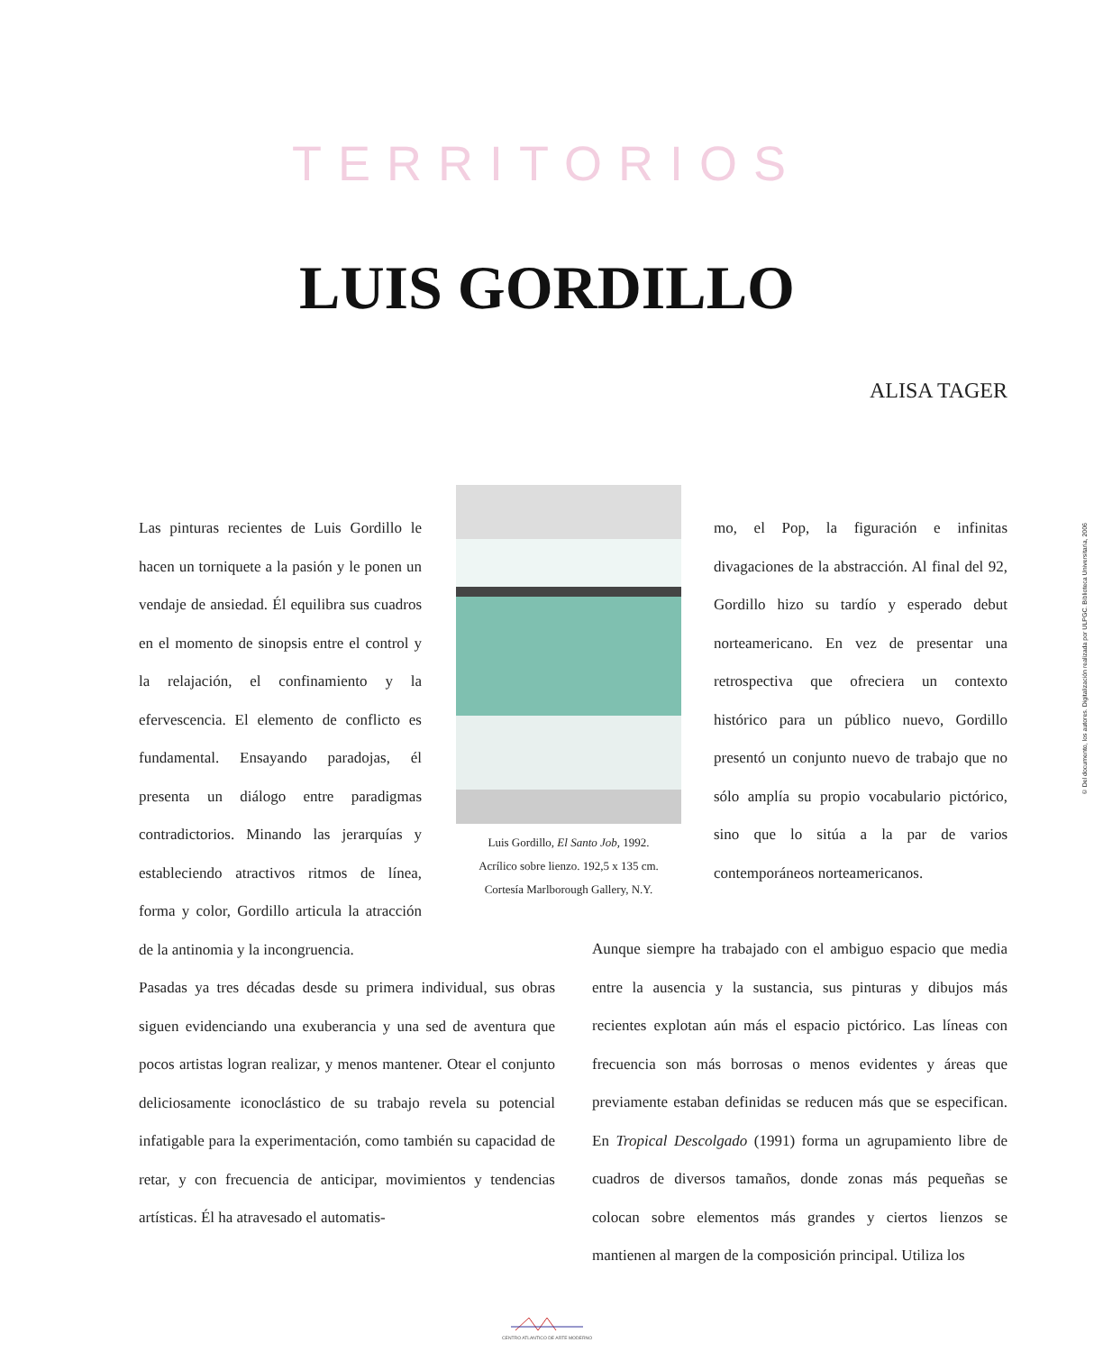TERRITORIOS
LUIS GORDILLO
ALISA TAGER
Las pinturas recientes de Luis Gordillo le hacen un torniquete a la pasión y le ponen un vendaje de ansiedad. Él equilibra sus cuadros en el momento de sinopsis entre el control y la relajación, el confinamiento y la efervescencia. El elemento de conflicto es fundamental. Ensayando paradojas, él presenta un diálogo entre paradigmas contradictorios. Minando las jerarquías y estableciendo atractivos ritmos de línea, forma y color, Gordillo articula la atracción de la antinomia y la incongruencia.
Luis Gordillo, El Santo Job, 1992.
Acrílico sobre lienzo. 192,5 x 135 cm.
Cortesía Marlborough Gallery, N.Y.
mo, el Pop, la figuración e infinitas divagaciones de la abstracción. Al final del 92, Gordillo hizo su tardío y esperado debut norteamericano. En vez de presentar una retrospectiva que ofreciera un contexto histórico para un público nuevo, Gordillo presentó un conjunto nuevo de trabajo que no sólo amplía su propio vocabulario pictórico, sino que lo sitúa a la par de varios contemporáneos norteamericanos.
Pasadas ya tres décadas desde su primera individual, sus obras siguen evidenciando una exuberancia y una sed de aventura que pocos artistas logran realizar, y menos mantener. Otear el conjunto deliciosamente iconoclástico de su trabajo revela su potencial infatigable para la experimentación, como también su capacidad de retar, y con frecuencia de anticipar, movimientos y tendencias artísticas. Él ha atravesado el automatis-
Aunque siempre ha trabajado con el ambiguo espacio que media entre la ausencia y la sustancia, sus pinturas y dibujos más recientes explotan aún más el espacio pictórico. Las líneas con frecuencia son más borrosas o menos evidentes y áreas que previamente estaban definidas se reducen más que se especifican. En Tropical Descolgado (1991) forma un agrupamiento libre de cuadros de diversos tamaños, donde zonas más pequeñas se colocan sobre elementos más grandes y ciertos lienzos se mantienen al margen de la composición principal. Utiliza los
CENTRO ATLANTICO DE ARTE MODERNO
© Del documento, los autores. Digitalización realizada por ULPGC. Biblioteca Universitaria, 2006